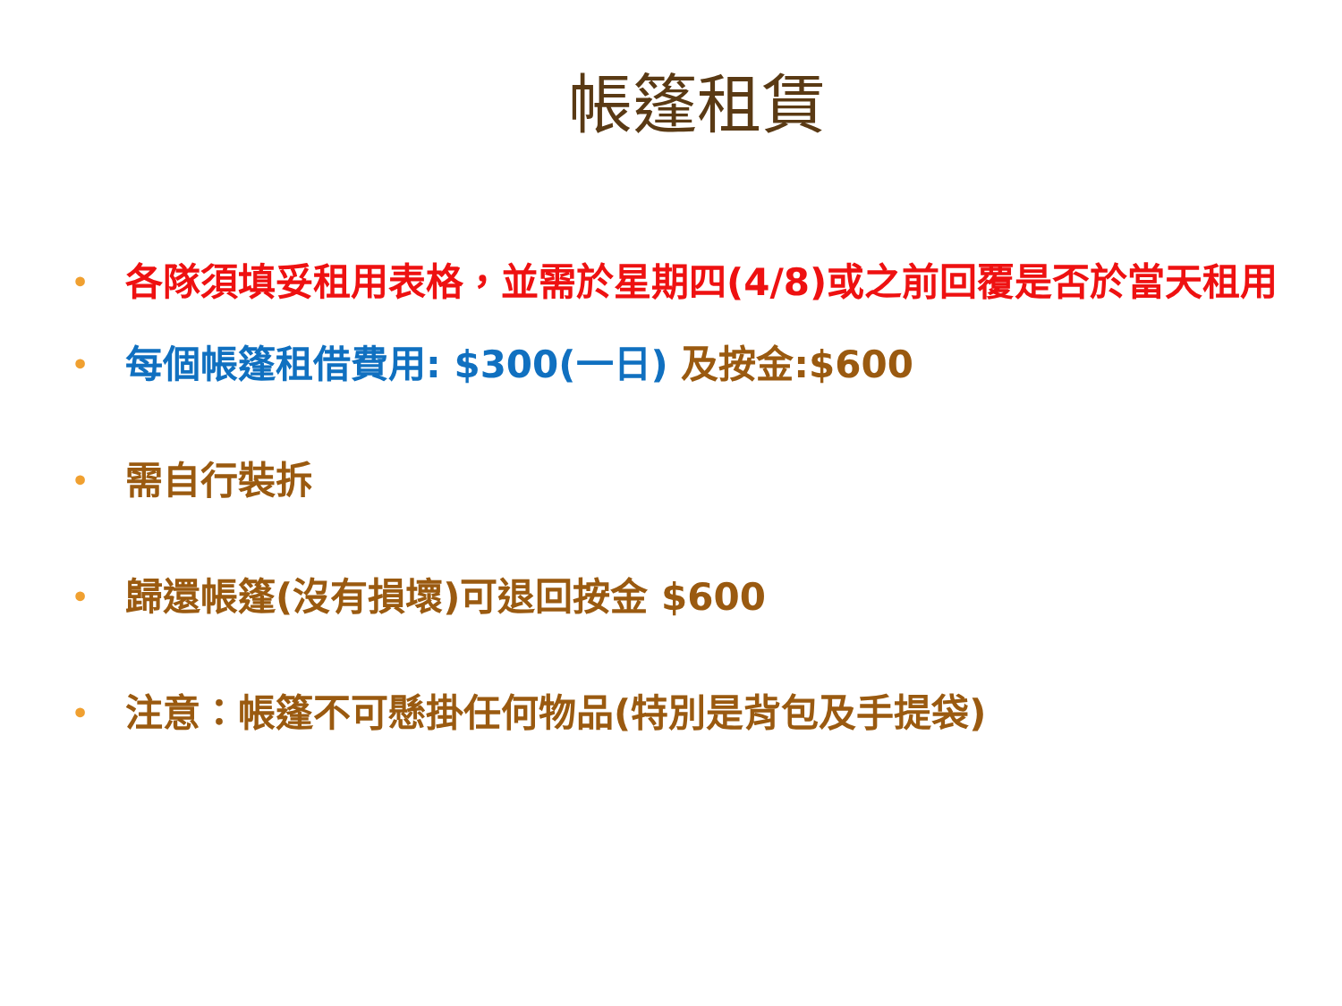帳篷租賃
• 各隊須填妥租用表格，並需於星期四(4/8)或之前回覆是否於當天租用
• 每個帳篷租借費用: $300(一日) 及按金:$600
• 需自行裝拆
• 歸還帳篷(沒有損壞)可退回按金 $600
• 注意：帳篷不可懸掛任何物品(特別是背包及手提袋)